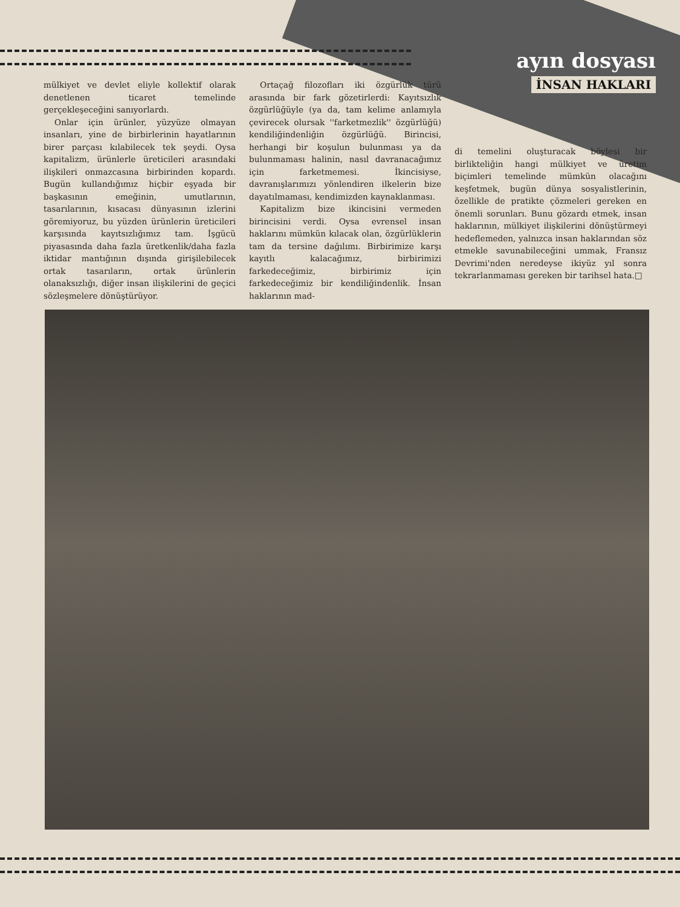ayın dosyası
İNSAN HAKLARI
mülkiyet ve devlet eliyle kollektif olarak denetlenen ticaret temelinde gerçekleşeceğini sanıyorlardı.
Onlar için ürünler, yüzyüze olmayan insanları, yine de birbirlerinin hayatlarının birer parçası kılabilecek tek şeydi. Oysa kapitalizm, ürünlerle üreticileri arasındaki ilişkileri onmazcasına birbirinden kopardı. Bugün kullandığımız hiçbir eşyada bir başkasının emeğinin, umutlarının, tasarılarının, kısacası dünyasının izlerini göremiyoruz, bu yüzden ürünlerin üreticileri karşısında kayıtsızlığımız tam. İşgücü piyasasında daha fazla üretkenlik/daha fazla iktidar mantığının dışında girişilebilecek ortak tasarıların, ortak ürünlerin olanaksızlığı, diğer insan ilişkilerini de geçici sözleşmelere dönüştürüyor.
Ortaçağ filozofları iki özgürlük türü arasında bir fark gözetirlerdi: Kayıtsızlık özgürlüğüyle (ya da, tam kelime anlamıyla çevirecek olursak ''farketmezlik'' özgürlüğü) kendiliğindenliğin özgürlüğü. Birincisi, herhangi bir koşulun bulunması ya da bulunmaması halinin, nasıl davranacağımız için farketmemesi. İkincisiyse, davranışlarımızı yönlendiren ilkelerin bize dayatılmaması, kendimizden kaynaklanması.
Kapitalizm bize ikincisini vermeden birincisini verdi. Oysa evrensel insan haklarını mümkün kılacak olan, özgürlüklerin tam da tersine dağılımı. Birbirimize karşı kayıtlı kalacağımız, birbirimizi farkedeceğimiz, birbirimiz için farkedeceğimiz bir kendiliğindenlik. İnsan haklarının mad-
di temelini oluşturacak böylesi bir birlikteliğin hangi mülkiyet ve üretim biçimleri temelinde mümkün olacağını keşfetmek, bugün dünya sosyalistlerinin, özellikle de pratikte çözmeleri gereken en önemli sorunları. Bunu gözardı etmek, insan haklarının, mülkiyet ilişkilerini dönüştürmeyi hedeflemeden, yalnızca insan haklarından söz etmekle savunabileceğini ummak, Fransız Devrimi'nden neredeyse ikiyüz yıl sonra tekrarlanmaması gereken bir tarihsel hata.□